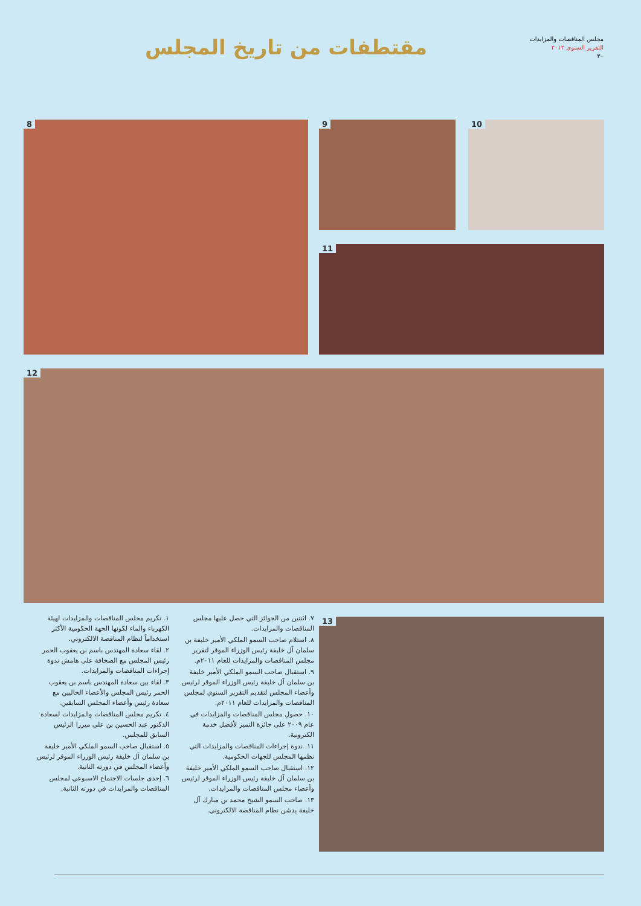مقتطفات من تاريخ المجلس
مجلس المناقصات والمزايدات
التقرير السنوي ٢٠١٢
٣٠
8 9 10
11
12
13
١. تكريم مجلس المناقصات والمزايدات لهيئة الكهرباء والماء لكونها الجهة الحكومية الأكثر استخداماً لنظام المناقصة الالكتروني.
٢. لقاء سعادة المهندس باسم بن يعقوب الحمر رئيس المجلس مع الصحافة على هامش ندوة إجراءات المناقصات والمزايدات.
٣. لقاء بين سعادة المهندس باسم بن يعقوب الحمر رئيس المجلس والأعضاء الحاليين مع سعادة رئيس وأعضاء المجلس السابقين.
٤. تكريم مجلس المناقصات والمزايدات لسعادة الدكتور عبد الحسين بن علي ميرزا الرئيس السابق للمجلس.
٥. استقبال صاحب السمو الملكي الأمير خليفة بن سلمان آل خليفة رئيس الوزراء الموقر لرئيس وأعضاء المجلس في دورته الثانية.
٦. إحدى جلسات الاجتماع الاسبوعي لمجلس المناقصات والمزايدات في دورته الثانية.
٧. اثنتين من الجوائز التي حصل عليها مجلس المناقصات والمزايدات.
٨. استلام صاحب السمو الملكي الأمير خليفة بن سلمان آل خليفة رئيس الوزراء الموقر لتقرير مجلس المناقصات والمزايدات للعام ٢٠١١م.
٩. استقبال صاحب السمو الملكي الأمير خليفة بن سلمان آل خليفة رئيس الوزراء الموقر لرئيس وأعضاء المجلس لتقديم التقرير السنوي لمجلس المناقصات والمزايدات للعام ٢٠١١م.
١٠. حصول مجلس المناقصات والمزايدات في عام ٢٠٠٩ على جائزة التميز لأفضل خدمة الكترونية.
١١. ندوة إجراءات المناقصات والمزايدات التي نظمها المجلس للجهات الحكومية.
١٢. استقبال صاحب السمو الملكي الأمير خليفة بن سلمان آل خليفة رئيس الوزراء الموقر لرئيس وأعضاء مجلس المناقصات والمزايدات.
١٣. صاحب السمو الشيخ محمد بن مبارك آل خليفة يدشن نظام المناقصة الالكتروني.